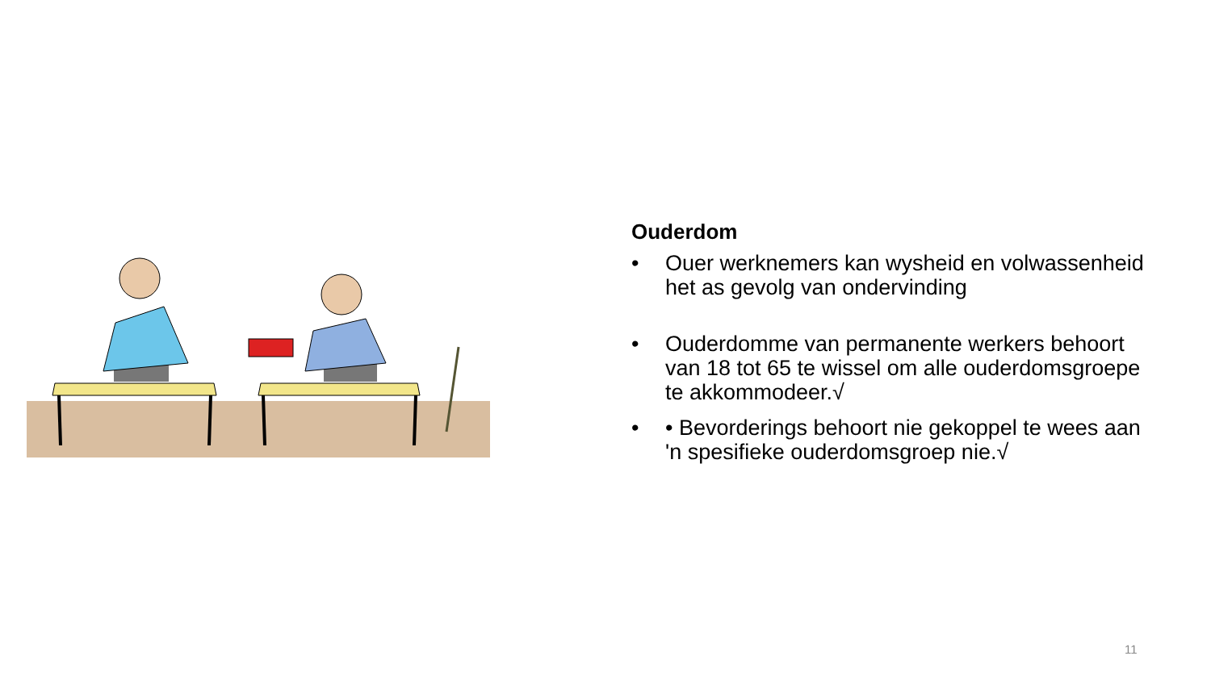Ouderdom
• Ouer werknemers kan wysheid en volwassenheid het as gevolg van ondervinding
• Ouderdomme van permanente werkers behoort van 18 tot 65 te wissel om alle ouderdomsgroepe te akkommodeer.√
• • Bevorderings behoort nie gekoppel te wees aan 'n spesifieke ouderdomsgroep nie.√
11